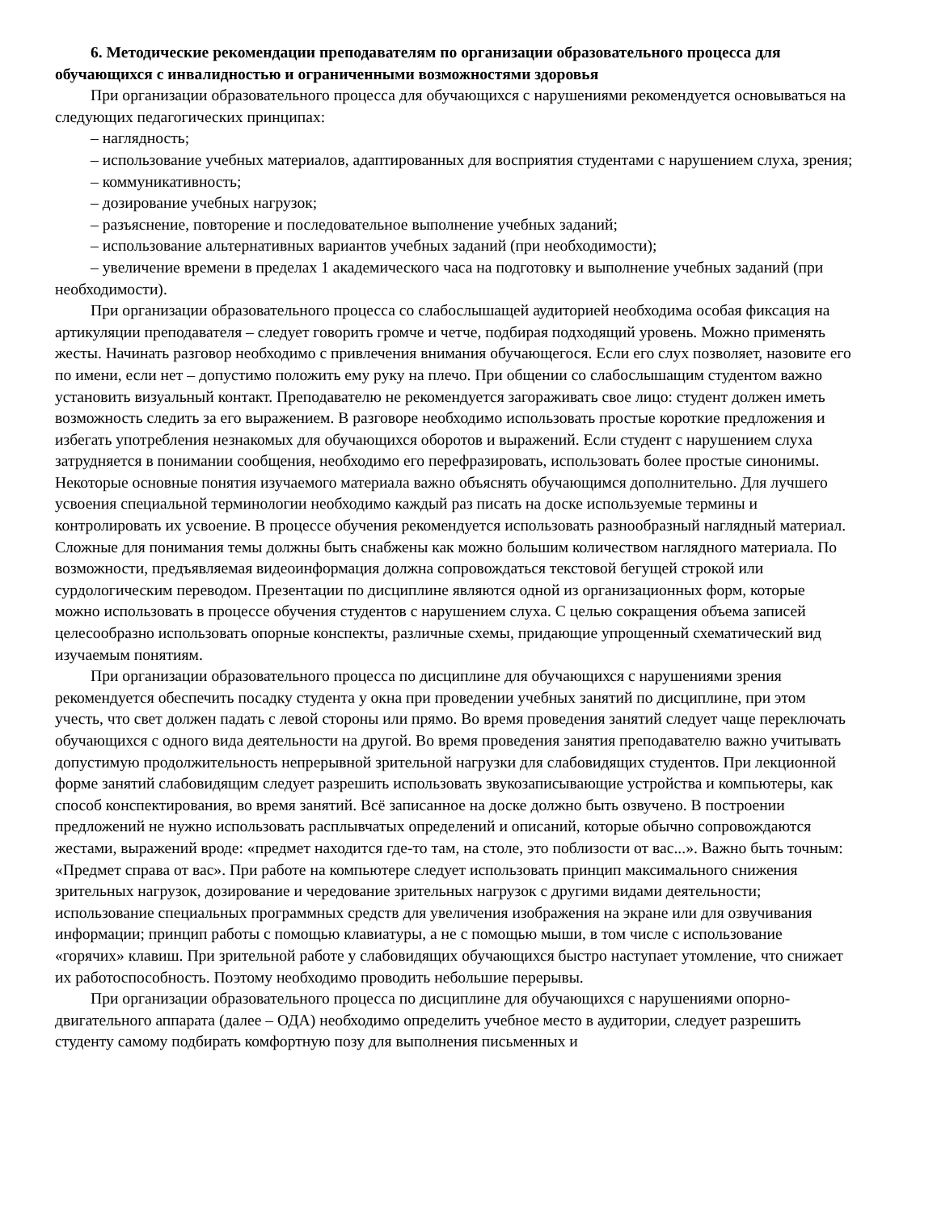6. Методические рекомендации преподавателям по организации образовательного процесса для обучающихся с инвалидностью и ограниченными возможностями здоровья
При организации образовательного процесса для обучающихся с нарушениями рекомендуется основываться на следующих педагогических принципах:
– наглядность;
– использование учебных материалов, адаптированных для восприятия студентами с нарушением слуха, зрения;
– коммуникативность;
– дозирование учебных нагрузок;
– разъяснение, повторение и последовательное выполнение учебных заданий;
– использование альтернативных вариантов учебных заданий (при необходимости);
– увеличение времени в пределах 1 академического часа на подготовку и выполнение учебных заданий (при необходимости).
При организации образовательного процесса со слабослышащей аудиторией необходима особая фиксация на артикуляции преподавателя – следует говорить громче и четче, подбирая подходящий уровень. Можно применять жесты. Начинать разговор необходимо с привлечения внимания обучающегося. Если его слух позволяет, назовите его по имени, если нет – допустимо положить ему руку на плечо. При общении со слабослышащим студентом важно установить визуальный контакт. Преподавателю не рекомендуется загораживать свое лицо: студент должен иметь возможность следить за его выражением. В разговоре необходимо использовать простые короткие предложения и избегать употребления незнакомых для обучающихся оборотов и выражений. Если студент с нарушением слуха затрудняется в понимании сообщения, необходимо его перефразировать, использовать более простые синонимы. Некоторые основные понятия изучаемого материала важно объяснять обучающимся дополнительно. Для лучшего усвоения специальной терминологии необходимо каждый раз писать на доске используемые термины и контролировать их усвоение. В процессе обучения рекомендуется использовать разнообразный наглядный материал. Сложные для понимания темы должны быть снабжены как можно большим количеством наглядного материала. По возможности, предъявляемая видеоинформация должна сопровождаться текстовой бегущей строкой или сурдологическим переводом. Презентации по дисциплине являются одной из организационных форм, которые можно использовать в процессе обучения студентов с нарушением слуха. С целью сокращения объема записей целесообразно использовать опорные конспекты, различные схемы, придающие упрощенный схематический вид изучаемым понятиям.
При организации образовательного процесса по дисциплине для обучающихся с нарушениями зрения рекомендуется обеспечить посадку студента у окна при проведении учебных занятий по дисциплине, при этом учесть, что свет должен падать с левой стороны или прямо. Во время проведения занятий следует чаще переключать обучающихся с одного вида деятельности на другой. Во время проведения занятия преподавателю важно учитывать допустимую продолжительность непрерывной зрительной нагрузки для слабовидящих студентов. При лекционной форме занятий слабовидящим следует разрешить использовать звукозаписывающие устройства и компьютеры, как способ конспектирования, во время занятий. Всё записанное на доске должно быть озвучено. В построении предложений не нужно использовать расплывчатых определений и описаний, которые обычно сопровождаются жестами, выражений вроде: «предмет находится где-то там, на столе, это поблизости от вас...». Важно быть точным: «Предмет справа от вас». При работе на компьютере следует использовать принцип максимального снижения зрительных нагрузок, дозирование и чередование зрительных нагрузок с другими видами деятельности; использование специальных программных средств для увеличения изображения на экране или для озвучивания информации; принцип работы с помощью клавиатуры, а не с помощью мыши, в том числе с использование «горячих» клавиш. При зрительной работе у слабовидящих обучающихся быстро наступает утомление, что снижает их работоспособность. Поэтому необходимо проводить небольшие перерывы.
При организации образовательного процесса по дисциплине для обучающихся с нарушениями опорно-двигательного аппарата (далее – ОДА) необходимо определить учебное место в аудитории, следует разрешить студенту самому подбирать комфортную позу для выполнения письменных и